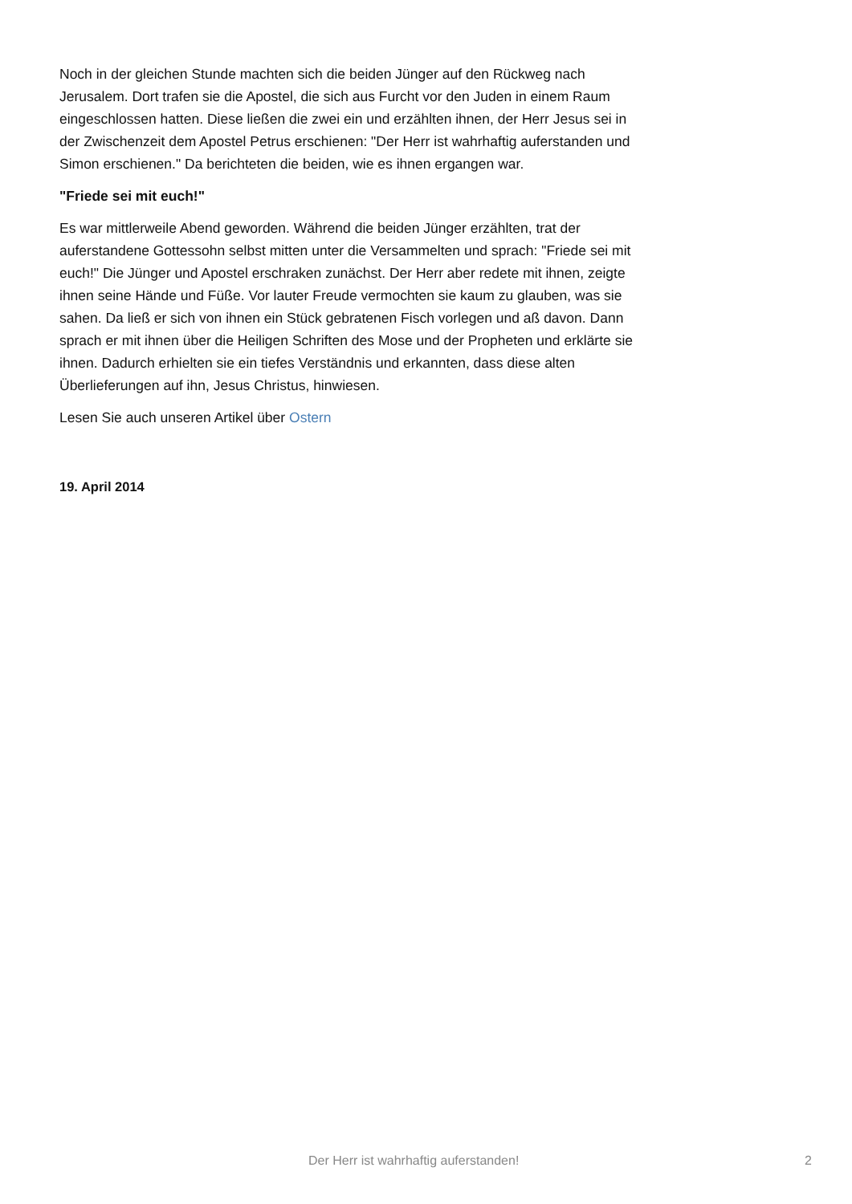Noch in der gleichen Stunde machten sich die beiden Jünger auf den Rückweg nach Jerusalem. Dort trafen sie die Apostel, die sich aus Furcht vor den Juden in einem Raum eingeschlossen hatten. Diese ließen die zwei ein und erzählten ihnen, der Herr Jesus sei in der Zwischenzeit dem Apostel Petrus erschienen: "Der Herr ist wahrhaftig auferstanden und Simon erschienen." Da berichteten die beiden, wie es ihnen ergangen war.
"Friede sei mit euch!"
Es war mittlerweile Abend geworden. Während die beiden Jünger erzählten, trat der auferstandene Gottessohn selbst mitten unter die Versammelten und sprach: "Friede sei mit euch!" Die Jünger und Apostel erschraken zunächst. Der Herr aber redete mit ihnen, zeigte ihnen seine Hände und Füße. Vor lauter Freude vermochten sie kaum zu glauben, was sie sahen. Da ließ er sich von ihnen ein Stück gebratenen Fisch vorlegen und aß davon. Dann sprach er mit ihnen über die Heiligen Schriften des Mose und der Propheten und erklärte sie ihnen. Dadurch erhielten sie ein tiefes Verständnis und erkannten, dass diese alten Überlieferungen auf ihn, Jesus Christus, hinwiesen.
Lesen Sie auch unseren Artikel über Ostern
19. April 2014
Der Herr ist wahrhaftig auferstanden! 2